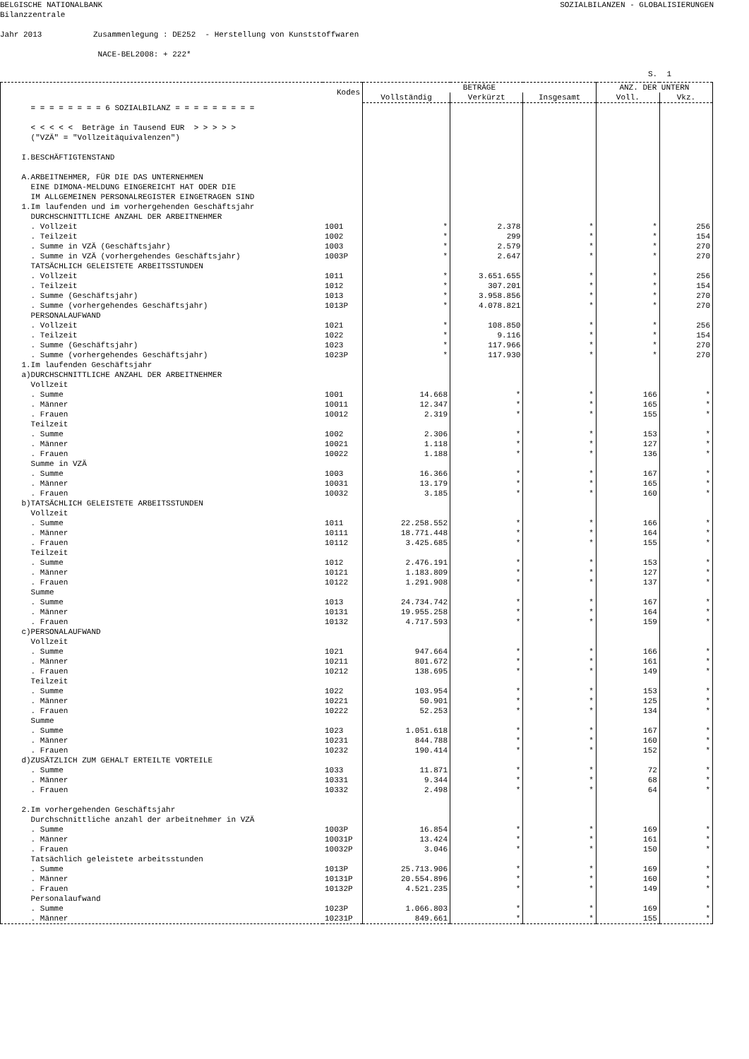BELGISCHE NATIONALBANK SOZIALBILANZEN - GLOBALISIERUNGEN
Bilanzzentrale
Jahr 2013 Zusammenlegung : DE252 - Herstellung von Kunststoffwaren
NACE-BEL2008: + 222*
S. 1
| | Kodes | BETRÄGE | | | ANZ. DER UNTERN | |
| --- | --- | --- | --- | --- | --- | --- |
| | | Vollständig | Verkürzt | Insgesamt | Voll. | Vkz. |
| = = = = = = = = 6 SOZIALBILANZ = = = = = = = = = | | | | | | |
| < < < < < Beträge in Tausend EUR > > > > > ("VZÄ" = "Vollzeitäquivalenzen") | | | | | | |
| I.BESCHÄFTIGTENSTAND | | | | | | |
| A.ARBEITNEHMER, FÜR DIE DAS UNTERNEHMEN EINE DIMONA-MELDUNG EINGEREICHT HAT ODER DIE IM ALLGEMEINEN PERSONALREGISTER EINGETRAGEN SIND 1.Im laufenden und im vorhergehenden Geschäftsjahr DURCHSCHNITTLICHE ANZAHL DER ARBEITNEHMER | | | | | | |
| . Vollzeit | 1001 | * | 2.378 | * | * | 256 |
| . Teilzeit | 1002 | * | 299 | * | * | 154 |
| . Summe in VZÄ (Geschäftsjahr) | 1003 | * | 2.579 | * | * | 270 |
| . Summe in VZÄ (vorhergehendes Geschäftsjahr) | 1003P | * | 2.647 | * | * | 270 |
| TATSÄCHLICH GELEISTETE ARBEITSSTUNDEN | | | | | | |
| . Vollzeit | 1011 | * | 3.651.655 | * | * | 256 |
| . Teilzeit | 1012 | * | 307.201 | * | * | 154 |
| . Summe (Geschäftsjahr) | 1013 | * | 3.958.856 | * | * | 270 |
| . Summe (vorhergehendes Geschäftsjahr) | 1013P | * | 4.078.821 | * | * | 270 |
| PERSONALAUFWAND | | | | | | |
| . Vollzeit | 1021 | * | 108.850 | * | * | 256 |
| . Teilzeit | 1022 | * | 9.116 | * | * | 154 |
| . Summe (Geschäftsjahr) | 1023 | * | 117.966 | * | * | 270 |
| . Summe (vorhergehendes Geschäftsjahr) | 1023P | * | 117.930 | * | * | 270 |
| 1.Im laufenden Geschäftsjahr a)DURCHSCHNITTLICHE ANZAHL DER ARBEITNEHMER Vollzeit | | | | | | |
| . Summe | 1001 | 14.668 | * | * | 166 | * |
| . Männer | 10011 | 12.347 | * | * | 165 | * |
| . Frauen | 10012 | 2.319 | * | * | 155 | * |
| Teilzeit | | | | | | |
| . Summe | 1002 | 2.306 | * | * | 153 | * |
| . Männer | 10021 | 1.118 | * | * | 127 | * |
| . Frauen | 10022 | 1.188 | * | * | 136 | * |
| Summe in VZÄ | | | | | | |
| . Summe | 1003 | 16.366 | * | * | 167 | * |
| . Männer | 10031 | 13.179 | * | * | 165 | * |
| . Frauen | 10032 | 3.185 | * | * | 160 | * |
| b)TATSÄCHLICH GELEISTETE ARBEITSSTUNDEN Vollzeit | | | | | | |
| . Summe | 1011 | 22.258.552 | * | * | 166 | * |
| . Männer | 10111 | 18.771.448 | * | * | 164 | * |
| . Frauen | 10112 | 3.425.685 | * | * | 155 | * |
| Teilzeit | | | | | | |
| . Summe | 1012 | 2.476.191 | * | * | 153 | * |
| . Männer | 10121 | 1.183.809 | * | * | 127 | * |
| . Frauen | 10122 | 1.291.908 | * | * | 137 | * |
| Summe | | | | | | |
| . Summe | 1013 | 24.734.742 | * | * | 167 | * |
| . Männer | 10131 | 19.955.258 | * | * | 164 | * |
| . Frauen | 10132 | 4.717.593 | * | * | 159 | * |
| c)PERSONALAUFWAND Vollzeit | | | | | | |
| . Summe | 1021 | 947.664 | * | * | 166 | * |
| . Männer | 10211 | 801.672 | * | * | 161 | * |
| . Frauen | 10212 | 138.695 | * | * | 149 | * |
| Teilzeit | | | | | | |
| . Summe | 1022 | 103.954 | * | * | 153 | * |
| . Männer | 10221 | 50.901 | * | * | 125 | * |
| . Frauen | 10222 | 52.253 | * | * | 134 | * |
| Summe | | | | | | |
| . Summe | 1023 | 1.051.618 | * | * | 167 | * |
| . Männer | 10231 | 844.788 | * | * | 160 | * |
| . Frauen | 10232 | 190.414 | * | * | 152 | * |
| d)ZUSÄTZLICH ZUM GEHALT ERTEILTE VORTEILE | | | | | | |
| . Summe | 1033 | 11.871 | * | * | 72 | * |
| . Männer | 10331 | 9.344 | * | * | 68 | * |
| . Frauen | 10332 | 2.498 | * | * | 64 | * |
| 2.Im vorhergehenden Geschäftsjahr Durchschnittliche anzahl der arbeitnehmer in VZÄ | | | | | | |
| . Summe | 1003P | 16.854 | * | * | 169 | * |
| . Männer | 10031P | 13.424 | * | * | 161 | * |
| . Frauen | 10032P | 3.046 | * | * | 150 | * |
| Tatsächlich geleistete arbeitsstunden | | | | | | |
| . Summe | 1013P | 25.713.906 | * | * | 169 | * |
| . Männer | 10131P | 20.554.896 | * | * | 160 | * |
| . Frauen | 10132P | 4.521.235 | * | * | 149 | * |
| Personalaufwand | | | | | | |
| . Summe | 1023P | 1.066.803 | * | * | 169 | * |
| . Männer | 10231P | 849.661 | * | * | 155 | * |